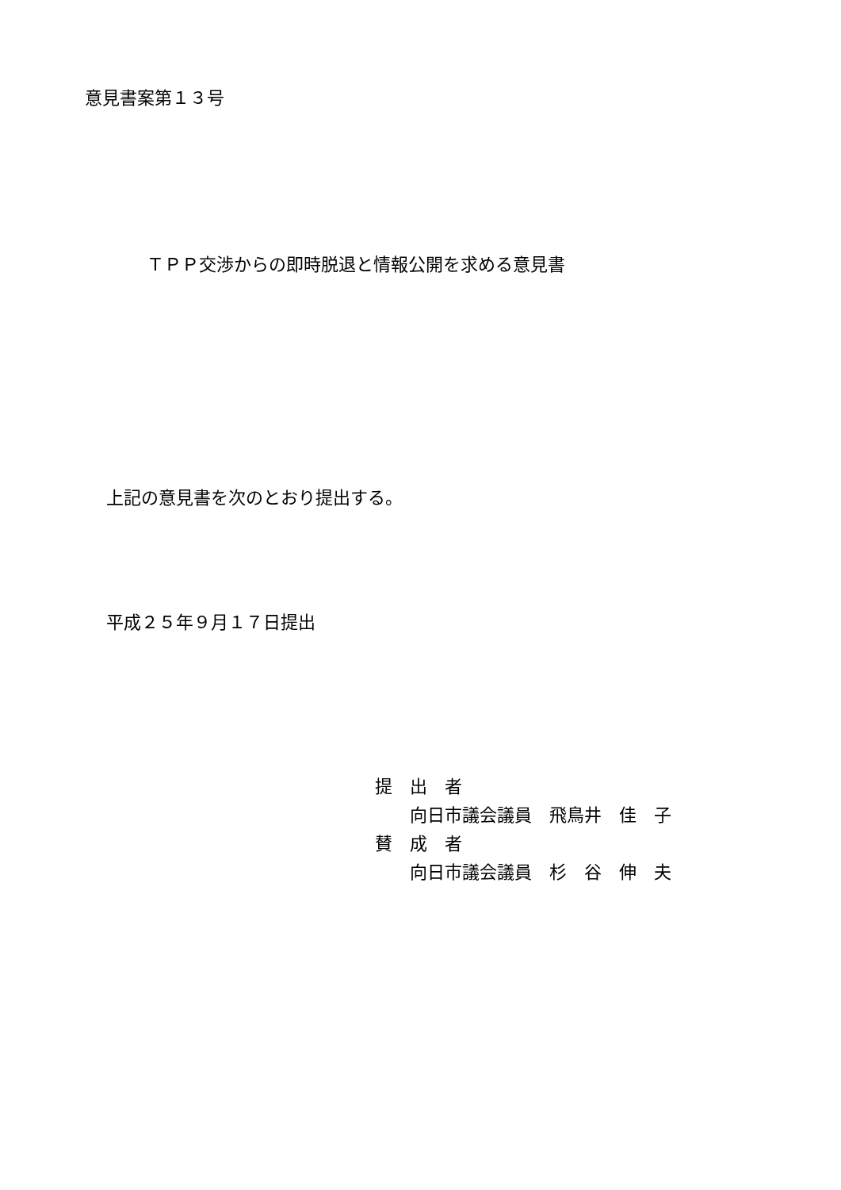意見書案第１３号
ＴＰＰ交渉からの即時脱退と情報公開を求める意見書
上記の意見書を次のとおり提出する。
平成２５年９月１７日提出
提　出　者
　　向日市議会議員　飛鳥井　佳　子
賛　成　者
　　向日市議会議員　杉　谷　伸　夫